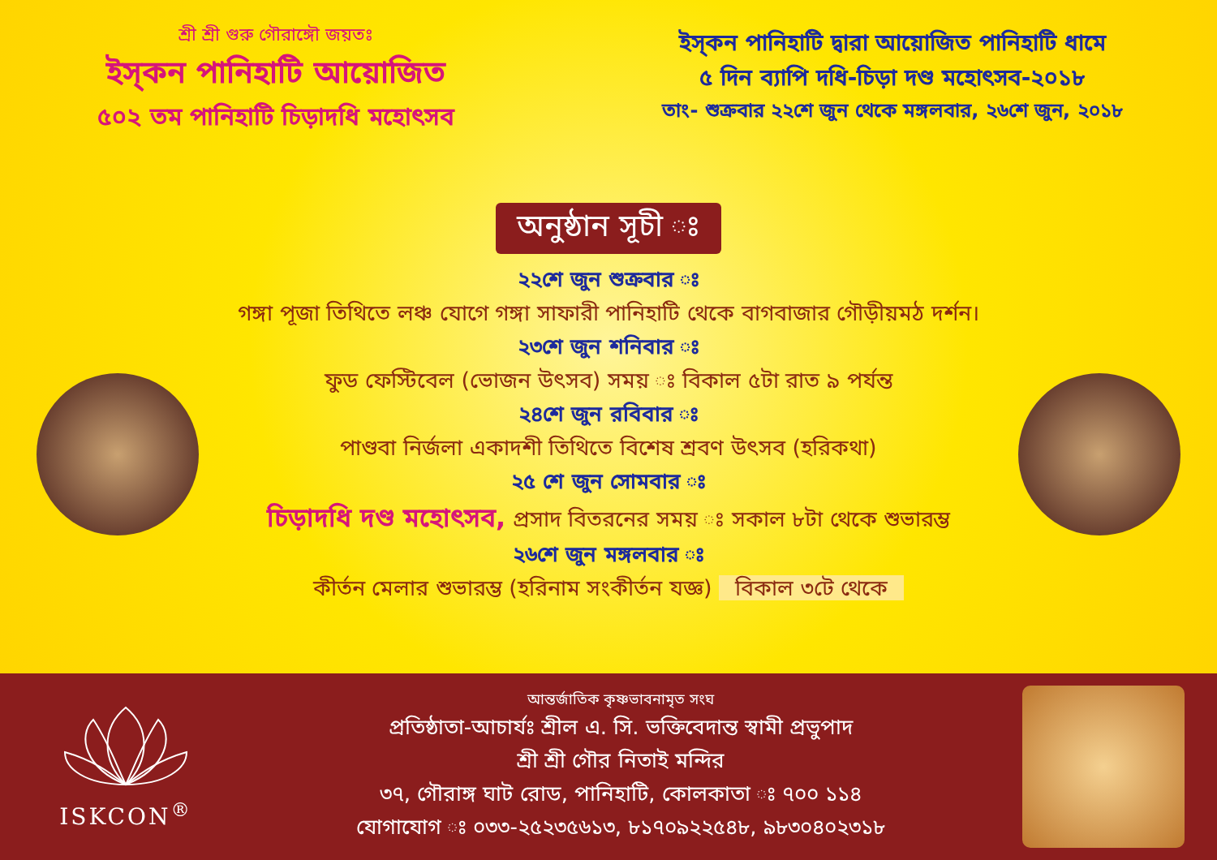শ্রী শ্রী গুরু গৌরাঙ্গৌ জয়তঃ
ইস্‌কন পানিহাটি আয়োজিত
৫০২ তম পানিহাটি চিড়াদধি মহোৎসব
ইস্‌কন পানিহাটি দ্বারা আয়োজিত পানিহাটি ধামে
৫ দিন ব্যাপি দধি-চিড়া দণ্ড মহোৎসব-২০১৮
তাং- শুক্রবার ২২শে জুন থেকে মঙ্গলবার, ২৬শে জুন, ২০১৮
অনুষ্ঠান সূচী ঃ
২২শে জুন শুক্রবার ঃ
গঙ্গা পূজা তিথিতে লঞ্চ যোগে গঙ্গা সাফারী পানিহাটি থেকে বাগবাজার গৌড়ীয়মঠ দর্শন।
২৩শে জুন শনিবার ঃ
ফুড ফেস্টিবেল (ভোজন উৎসব) সময় ঃ বিকাল ৫টা রাত ৯ পর্যন্ত
২৪শে জুন রবিবার ঃ
পাণ্ডবা নির্জলা একাদশী তিথিতে বিশেষ শ্রবণ উৎসব (হরিকথা)
২৫ শে জুন সোমবার ঃ
চিড়াদধি দণ্ড মহোৎসব, প্রসাদ বিতরনের সময় ঃ সকাল ৮টা থেকে শুভারম্ভ
২৬শে জুন মঙ্গলবার ঃ
কীর্তন মেলার শুভারম্ভ (হরিনাম সংকীর্তন যজ্ঞ) বিকাল ৩টে থেকে
ISKCON<sup>®</sup>
আন্তর্জাতিক কৃষ্ণভাবনামৃত সংঘ
প্রতিষ্ঠাতা-আচার্যঃ শ্রীল এ. সি. ভক্তিবেদান্ত স্বামী প্রভুপাদ
শ্রী শ্রী গৌর নিতাই মন্দির
৩৭, গৌরাঙ্গ ঘাট রোড, পানিহাটি, কোলকাতা ঃ ৭০০ ১১৪
যোগাযোগ ঃ ০৩৩-২৫২৩৫৬১৩, ৮১৭০৯২২৫৪৮, ৯৮৩০৪০২৩১৮